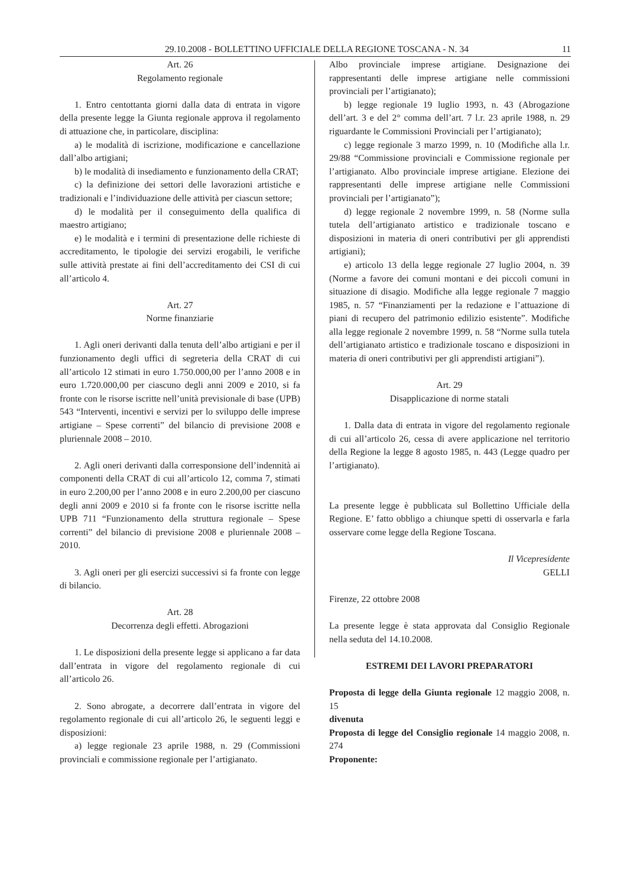29.10.2008 - BOLLETTINO UFFICIALE DELLA REGIONE TOSCANA - N. 34 11
Art. 26
Regolamento regionale
1. Entro centottanta giorni dalla data di entrata in vigore della presente legge la Giunta regionale approva il regolamento di attuazione che, in particolare, disciplina:
a) le modalità di iscrizione, modificazione e cancellazione dall’albo artigiani;
b) le modalità di insediamento e funzionamento della CRAT;
c) la definizione dei settori delle lavorazioni artistiche e tradizionali e l’individuazione delle attività per ciascun settore;
d) le modalità per il conseguimento della qualifica di maestro artigiano;
e) le modalità e i termini di presentazione delle richieste di accreditamento, le tipologie dei servizi erogabili, le verifiche sulle attività prestate ai fini dell’accreditamento dei CSI di cui all’articolo 4.
Art. 27
Norme finanziarie
1. Agli oneri derivanti dalla tenuta dell’albo artigiani e per il funzionamento degli uffici di segreteria della CRAT di cui all’articolo 12 stimati in euro 1.750.000,00 per l’anno 2008 e in euro 1.720.000,00 per ciascuno degli anni 2009 e 2010, si fa fronte con le risorse iscritte nell’unità previsionale di base (UPB) 543 “Interventi, incentivi e servizi per lo sviluppo delle imprese artigiane – Spese correnti” del bilancio di previsione 2008 e pluriennale 2008 – 2010.
2. Agli oneri derivanti dalla corresponsione dell’indennità ai componenti della CRAT di cui all’articolo 12, comma 7, stimati in euro 2.200,00 per l’anno 2008 e in euro 2.200,00 per ciascuno degli anni 2009 e 2010 si fa fronte con le risorse iscritte nella UPB 711 “Funzionamento della struttura regionale – Spese correnti” del bilancio di previsione 2008 e pluriennale 2008 – 2010.
3. Agli oneri per gli esercizi successivi si fa fronte con legge di bilancio.
Art. 28
Decorrenza degli effetti. Abrogazioni
1. Le disposizioni della presente legge si applicano a far data dall’entrata in vigore del regolamento regionale di cui all’articolo 26.
2. Sono abrogate, a decorrere dall’entrata in vigore del regolamento regionale di cui all’articolo 26, le seguenti leggi e disposizioni:
a) legge regionale 23 aprile 1988, n. 29 (Commissioni provinciali e commissione regionale per l’artigianato.
Albo provinciale imprese artigiane. Designazione dei rappresentanti delle imprese artigiane nelle commissioni provinciali per l’artigianato);
b) legge regionale 19 luglio 1993, n. 43 (Abrogazione dell’art. 3 e del 2° comma dell’art. 7 l.r. 23 aprile 1988, n. 29 riguardante le Commissioni Provinciali per l’artigianato);
c) legge regionale 3 marzo 1999, n. 10 (Modifiche alla l.r. 29/88 “Commissione provinciali e Commissione regionale per l’artigianato. Albo provinciale imprese artigiane. Elezione dei rappresentanti delle imprese artigiane nelle Commissioni provinciali per l’artigianato”);
d) legge regionale 2 novembre 1999, n. 58 (Norme sulla tutela dell’artigianato artistico e tradizionale toscano e disposizioni in materia di oneri contributivi per gli apprendisti artigiani);
e) articolo 13 della legge regionale 27 luglio 2004, n. 39 (Norme a favore dei comuni montani e dei piccoli comuni in situazione di disagio. Modifiche alla legge regionale 7 maggio 1985, n. 57 “Finanziamenti per la redazione e l’attuazione di piani di recupero del patrimonio edilizio esistente”. Modifiche alla legge regionale 2 novembre 1999, n. 58 “Norme sulla tutela dell’artigianato artistico e tradizionale toscano e disposizioni in materia di oneri contributivi per gli apprendisti artigiani”).
Art. 29
Disapplicazione di norme statali
1. Dalla data di entrata in vigore del regolamento regionale di cui all’articolo 26, cessa di avere applicazione nel territorio della Regione la legge 8 agosto 1985, n. 443 (Legge quadro per l’artigianato).
La presente legge è pubblicata sul Bollettino Ufficiale della Regione. E’ fatto obbligo a chiunque spetti di osservarla e farla osservare come legge della Regione Toscana.
Il Vicepresidente
GELLI
Firenze, 22 ottobre 2008
La presente legge è stata approvata dal Consiglio Regionale nella seduta del 14.10.2008.
ESTREMI DEI LAVORI PREPARATORI
Proposta di legge della Giunta regionale 12 maggio 2008, n. 15
divenuta
Proposta di legge del Consiglio regionale 14 maggio 2008, n. 274
Proponente: